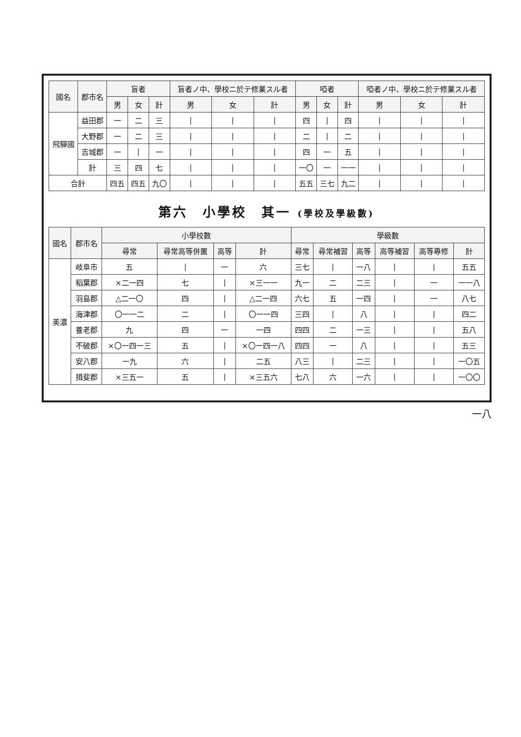| 國名 | 郡市名 | 盲者 | | | 盲者ノ中、學校ニ於テ修業スル者 | | | 啞者 | | | 啞者ノ中、學校ニ於テ修業スル者 | | |
| --- | --- | --- | --- | --- | --- | --- | --- | --- | --- | --- | --- | --- | --- |
| | | 男 | 女 | 計 | 男 | 女 | 計 | 男 | 女 | 計 | 男 | 女 | 計 |
| 飛驒國 | 益田郡 | 一 | 二 | 三 | / | / | / | 四 | / | 四 | / | / | / |
| | 大野郡 | 一 | 二 | 三 | / | / | / | 二 | / | 二 | / | / | / |
| | 吉城郡 | 一 | / | 一 | / | / | / | 四 | 一 | 五 | / | / | / |
| | 計 | 三 | 四 | 七 | / | / | / | 一〇 | 一 | 一一 | / | / | / |
| 合計 | | 四五 | 四五 | 九〇 | / | / | / | 五五 | 三七 | 九二 | / | / | / |
第六　小學校　其一 (學校及學級數)
| 國名 | 郡市名 | 小學校數 | | | | 學級數 | | | | | |
| --- | --- | --- | --- | --- | --- | --- | --- | --- | --- | --- | --- |
| | | 尋常 | 尋常高等併置 | 高等 | 計 | 尋常 | 尋常補習 | 高等 | 高等補習 | 高等專修 | 計 |
| 美濃 | 岐阜市 | 五 | / | 一 | 六 | 三七 | / | 一八 | / | / | 五五 |
| | 稻葉郡 | ×二一四 | 七 | / | ×三一一 | 九一 | 二 | 二三 | / | 一 | 一一八 |
| | 羽島郡 | △二一〇 | 四 | / | △二一四 | 六七 | 五 | 一四 | / | 一 | 八七 |
| | 海津郡 | 〇一一二 | 二 | / | 〇一一四 | 三四 | / | 八 | / | / | 四二 |
| | 養老郡 | 九 | 四 | 一 | 一四 | 四四 | 二 | 一三 | / | / | 五八 |
| | 不破郡 | ×〇一四一三 | 五 | / | ×〇一四一八 | 四四 | 一 | 八 | / | / | 五三 |
| | 安八郡 | 一九 | 六 | / | 二五 | 八三 | / | 二三 | / | / | 一〇五 |
| | 揖斐郡 | ×三五一 | 五 | / | ×三五六 | 七八 | 六 | 一六 | / | / | 一〇〇 |
一八